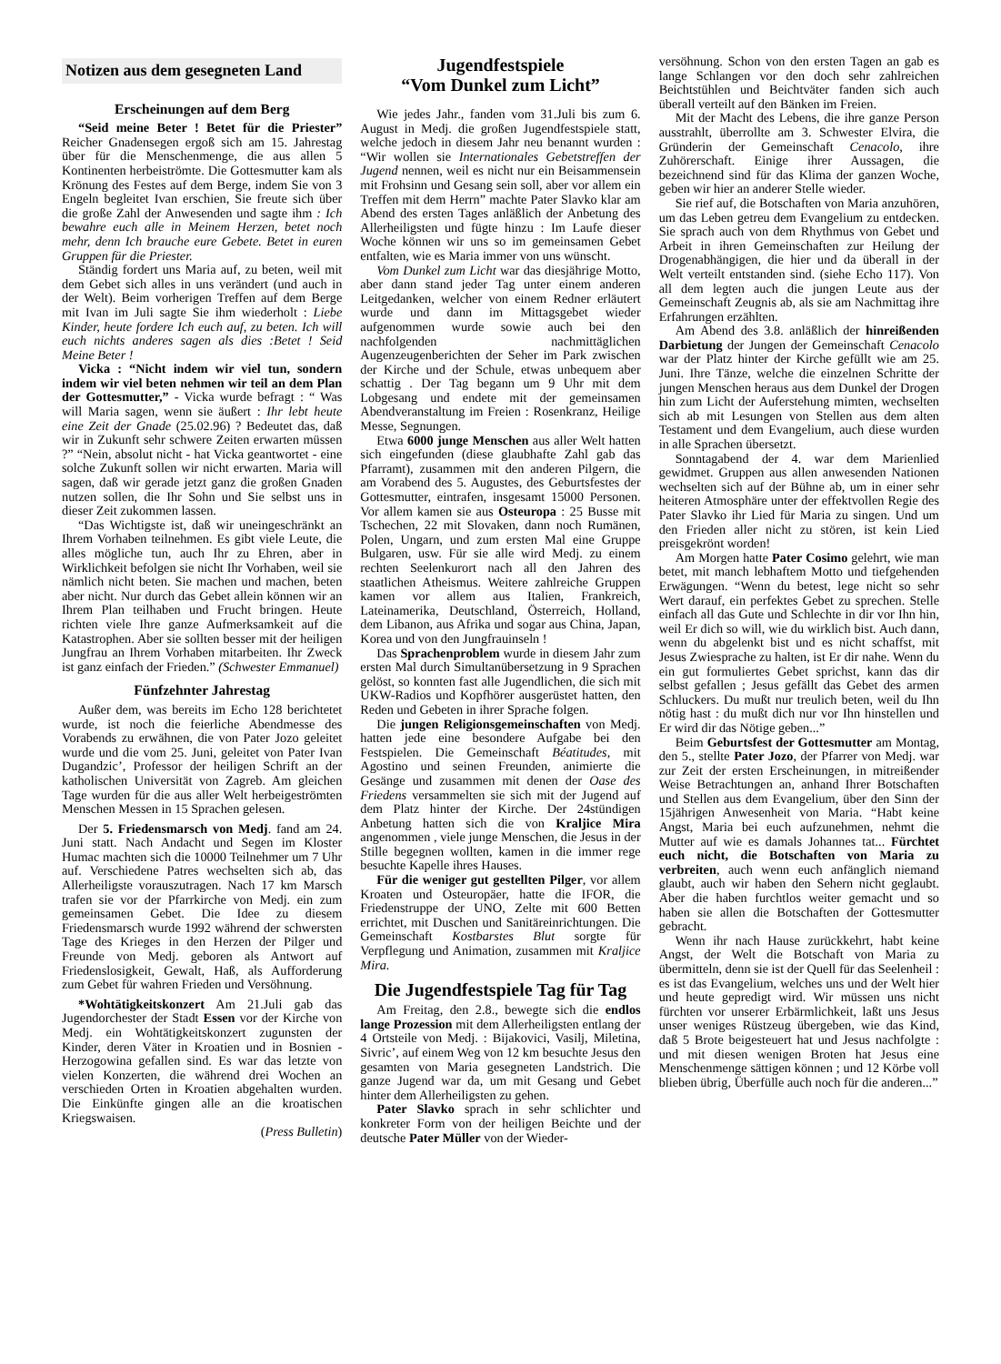Notizen aus dem gesegneten Land
Erscheinungen auf dem Berg
“Seid meine Beter ! Betet für die Priester” Reicher Gnadensegen ergoß sich am 15. Jahrestag über für die Menschenmenge, die aus allen 5 Kontinenten herbeiströmte. Die Gottesmutter kam als Krönung des Festes auf dem Berge, indem Sie von 3 Engeln begleitet Ivan erschien, Sie freute sich über die große Zahl der Anwesenden und sagte ihm : Ich bewahre euch alle in Meinem Herzen, betet noch mehr, denn Ich brauche eure Gebete. Betet in euren Gruppen für die Priester.
Ständig fordert uns Maria auf, zu beten, weil mit dem Gebet sich alles in uns verändert (und auch in der Welt). Beim vorherigen Treffen auf dem Berge mit Ivan im Juli sagte Sie ihm wiederholt : Liebe Kinder, heute fordere Ich euch auf, zu beten. Ich will euch nichts anderes sagen als dies :Betet ! Seid Meine Beter !
Vicka : “Nicht indem wir viel tun, sondern indem wir viel beten nehmen wir teil an dem Plan der Gottesmutter,” - Vicka wurde befragt : “ Was will Maria sagen, wenn sie äußert : Ihr lebt heute eine Zeit der Gnade (25.02.96) ? Bedeutet das, daß wir in Zukunft sehr schwere Zeiten erwarten müssen ?” “Nein, absolut nicht - hat Vicka geantwortet - eine solche Zukunft sollen wir nicht erwarten. Maria will sagen, daß wir gerade jetzt ganz die großen Gnaden nutzen sollen, die Ihr Sohn und Sie selbst uns in dieser Zeit zukommen lassen.
“Das Wichtigste ist, daß wir uneingeschränkt an Ihrem Vorhaben teilnehmen. Es gibt viele Leute, die alles mögliche tun, auch Ihr zu Ehren, aber in Wirklichkeit befolgen sie nicht Ihr Vorhaben, weil sie nämlich nicht beten. Sie machen und machen, beten aber nicht. Nur durch das Gebet allein können wir an Ihrem Plan teilhaben und Frucht bringen. Heute richten viele Ihre ganze Aufmerksamkeit auf die Katastrophen. Aber sie sollten besser mit der heiligen Jungfrau an Ihrem Vorhaben mitarbeiten. Ihr Zweck ist ganz einfach der Frieden.” (Schwester Emmanuel)
Fünfzehnter Jahrestag
Außer dem, was bereits im Echo 128 berichtetet wurde, ist noch die feierliche Abendmesse des Vorabends zu erwähnen, die von Pater Jozo geleitet wurde und die vom 25. Juni, geleitet von Pater Ivan Dugandzic’, Professor der heiligen Schrift an der katholischen Universität von Zagreb. Am gleichen Tage wurden für die aus aller Welt herbeigeströmten Menschen Messen in 15 Sprachen gelesen.
Der 5. Friedensmarsch von Medj. fand am 24. Juni statt. Nach Andacht und Segen im Kloster Humac machten sich die 10000 Teilnehmer um 7 Uhr auf. Verschiedene Patres wechselten sich ab, das Allerheiligste vorauszutragen. Nach 17 km Marsch trafen sie vor der Pfarrkirche von Medj. ein zum gemeinsamen Gebet. Die Idee zu diesem Friedensmarsch wurde 1992 während der schwersten Tage des Krieges in den Herzen der Pilger und Freunde von Medj. geboren als Antwort auf Friedenslosigkeit, Gewalt, Haß, als Aufforderung zum Gebet für wahren Frieden und Versöhnung.
*Wohtätigkeitskonzert Am 21.Juli gab das Jugendorchester der Stadt Essen vor der Kirche von Medj. ein Wohtätigkeitskonzert zugunsten der Kinder, deren Väter in Kroatien und in Bosnien - Herzogowina gefallen sind. Es war das letzte von vielen Konzerten, die während drei Wochen an verschieden Orten in Kroatien abgehalten wurden. Die Einkünfte gingen alle an die kroatischen Kriegswaisen.
(Press Bulletin)
Jugendfestspiele
“Vom Dunkel zum Licht”
Wie jedes Jahr., fanden vom 31.Juli bis zum 6. August in Medj. die großen Jugendfestspiele statt, welche jedoch in diesem Jahr neu benannt wurden : “Wir wollen sie Internationales Gebetstreffen der Jugend nennen, weil es nicht nur ein Beisammensein mit Frohsinn und Gesang sein soll, aber vor allem ein Treffen mit dem Herrn” machte Pater Slavko klar am Abend des ersten Tages anläßlich der Anbetung des Allerheiligsten und fügte hinzu : Im Laufe dieser Woche können wir uns so im gemeinsamen Gebet entfalten, wie es Maria immer von uns wünscht.
Vom Dunkel zum Licht war das diesjährige Motto, aber dann stand jeder Tag unter einem anderen Leitgedanken, welcher von einem Redner erläutert wurde und dann im Mittagsgebet wieder aufgenommen wurde sowie auch bei den nachfolgenden nachmittäglichen Augenzeugenberichten der Seher im Park zwischen der Kirche und der Schule, etwas unbequem aber schattig . Der Tag begann um 9 Uhr mit dem Lobgesang und endete mit der gemeinsamen Abendveranstaltung im Freien : Rosenkranz, Heilige Messe, Segnungen.
Etwa 6000 junge Menschen aus aller Welt hatten sich eingefunden (diese glaubhafte Zahl gab das Pfarramt), zusammen mit den anderen Pilgern, die am Vorabend des 5. Augustes, des Geburtsfestes der Gottesmutter, eintrafen, insgesamt 15000 Personen. Vor allem kamen sie aus Osteuropa : 25 Busse mit Tschechen, 22 mit Slovaken, dann noch Rumänen, Polen, Ungarn, und zum ersten Mal eine Gruppe Bulgaren, usw. Für sie alle wird Medj. zu einem rechten Seelenkurort nach all den Jahren des staatlichen Atheismus. Weitere zahlreiche Gruppen kamen vor allem aus Italien, Frankreich, Lateinamerika, Deutschland, Österreich, Holland, dem Libanon, aus Afrika und sogar aus China, Japan, Korea und von den Jungfrauinseln !
Das Sprachenproblem wurde in diesem Jahr zum ersten Mal durch Simultanübersetzung in 9 Sprachen gelöst, so konnten fast alle Jugendlichen, die sich mit UKW-Radios und Kopfhörer ausgerüstet hatten, den Reden und Gebeten in ihrer Sprache folgen.
Die jungen Religionsgemeinschaften von Medj. hatten jede eine besondere Aufgabe bei den Festspielen. Die Gemeinschaft Béatitudes, mit Agostino und seinen Freunden, animierte die Gesänge und zusammen mit denen der Oase des Friedens versammelten sie sich mit der Jugend auf dem Platz hinter der Kirche. Der 24stündigen Anbetung hatten sich die von Kraljice Mira angenommen , viele junge Menschen, die Jesus in der Stille begegnen wollten, kamen in die immer rege besuchte Kapelle ihres Hauses.
Für die weniger gut gestellten Pilger, vor allem Kroaten und Osteuropäer, hatte die IFOR, die Friedenstruppe der UNO, Zelte mit 600 Betten errichtet, mit Duschen und Sanitäreinrichtungen. Die Gemeinschaft Kostbarstes Blut sorgte für Verpflegung und Animation, zusammen mit Kraljice Mira.
Die Jugendfestspiele Tag für Tag
Am Freitag, den 2.8., bewegte sich die endlos lange Prozession mit dem Allerheiligsten entlang der 4 Ortsteile von Medj. : Bijakovici, Vasilj, Miletina, Sivric’, auf einem Weg von 12 km besuchte Jesus den gesamten von Maria gesegneten Landstrich. Die ganze Jugend war da, um mit Gesang und Gebet hinter dem Allerheiligsten zu gehen.
Pater Slavko sprach in sehr schlichter und konkreter Form von der heiligen Beichte und der deutsche Pater Müller von der Wieder-
versöhnung. Schon von den ersten Tagen an gab es lange Schlangen vor den doch sehr zahlreichen Beichtstühlen und Beichtväter fanden sich auch überall verteilt auf den Bänken im Freien.
Mit der Macht des Lebens, die ihre ganze Person ausstrahlt, überrollte am 3. Schwester Elvira, die Gründerin der Gemeinschaft Cenacolo, ihre Zuhörerschaft. Einige ihrer Aussagen, die bezeichnend sind für das Klima der ganzen Woche, geben wir hier an anderer Stelle wieder.
Sie rief auf, die Botschaften von Maria anzuhören, um das Leben getreu dem Evangelium zu entdecken. Sie sprach auch von dem Rhythmus von Gebet und Arbeit in ihren Gemeinschaften zur Heilung der Drogenabhängigen, die hier und da überall in der Welt verteilt entstanden sind. (siehe Echo 117). Von all dem legten auch die jungen Leute aus der Gemeinschaft Zeugnis ab, als sie am Nachmittag ihre Erfahrungen erzählten.
Am Abend des 3.8. anläßlich der hinreißenden Darbietung der Jungen der Gemeinschaft Cenacolo war der Platz hinter der Kirche gefüllt wie am 25. Juni. Ihre Tänze, welche die einzelnen Schritte der jungen Menschen heraus aus dem Dunkel der Drogen hin zum Licht der Auferstehung mimten, wechselten sich ab mit Lesungen von Stellen aus dem alten Testament und dem Evangelium, auch diese wurden in alle Sprachen übersetzt.
Sonntagabend der 4. war dem Marienlied gewidmet. Gruppen aus allen anwesenden Nationen wechselten sich auf der Bühne ab, um in einer sehr heiteren Atmosphäre unter der effektvollen Regie des Pater Slavko ihr Lied für Maria zu singen. Und um den Frieden aller nicht zu stören, ist kein Lied preisgekrönt worden!
Am Morgen hatte Pater Cosimo gelehrt, wie man betet, mit manch lebhaftem Motto und tiefgehenden Erwägungen. “Wenn du betest, lege nicht so sehr Wert darauf, ein perfektes Gebet zu sprechen. Stelle einfach all das Gute und Schlechte in dir vor Ihn hin, weil Er dich so will, wie du wirklich bist. Auch dann, wenn du abgelenkt bist und es nicht schaffst, mit Jesus Zwiesprache zu halten, ist Er dir nahe. Wenn du ein gut formuliertes Gebet sprichst, kann das dir selbst gefallen ; Jesus gefällt das Gebet des armen Schluckers. Du mußt nur treulich beten, weil du Ihn nötig hast : du mußt dich nur vor Ihn hinstellen und Er wird dir das Nötige geben...”
Beim Geburtsfest der Gottesmutter am Montag, den 5., stellte Pater Jozo, der Pfarrer von Medj. war zur Zeit der ersten Erscheinungen, in mitreißender Weise Betrachtungen an, anhand Ihrer Botschaften und Stellen aus dem Evangelium, über den Sinn der 15jährigen Anwesenheit von Maria. “Habt keine Angst, Maria bei euch aufzunehmen, nehmt die Mutter auf wie es damals Johannes tat... Fürchtet euch nicht, die Botschaften von Maria zu verbreiten, auch wenn euch anfänglich niemand glaubt, auch wir haben den Sehern nicht geglaubt. Aber die haben furchtlos weiter gemacht und so haben sie allen die Botschaften der Gottesmutter gebracht.
Wenn ihr nach Hause zurückkehrt, habt keine Angst, der Welt die Botschaft von Maria zu übermitteln, denn sie ist der Quell für das Seelenheil : es ist das Evangelium, welches uns und der Welt hier und heute gepredigt wird. Wir müssen uns nicht fürchten vor unserer Erbärmlichkeit, laßt uns Jesus unser weniges Rüstzeug übergeben, wie das Kind, daß 5 Brote beigesteuert hat und Jesus nachfolgte : und mit diesen wenigen Broten hat Jesus eine Menschenmenge sättigen können ; und 12 Körbe voll blieben übrig, Überfülle auch noch für die anderen...”